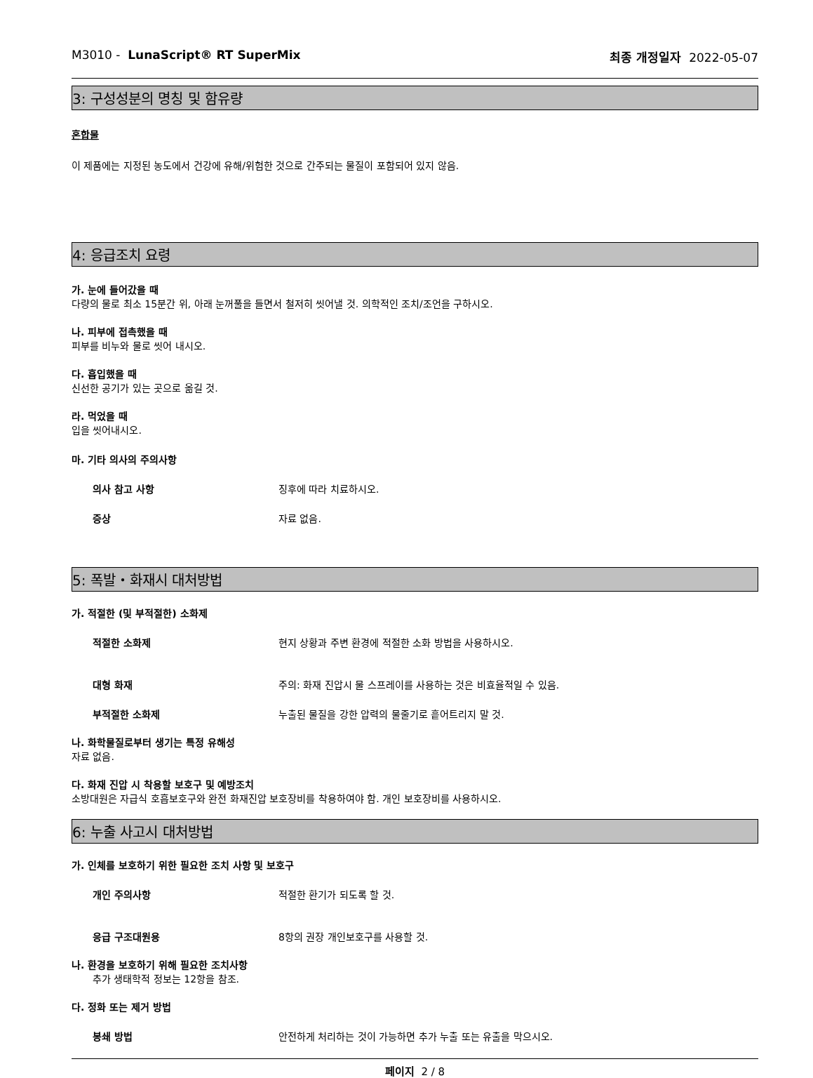M3010 - LunaScript® RT SuperMix 최종 개정일자 2022-05-07
3: 구성성분의 명칭 및 함유량
혼합물
이 제품에는 지정된 농도에서 건강에 유해/위험한 것으로 간주되는 물질이 포함되어 있지 않음.
4: 응급조치 요령
가. 눈에 들어갔을 때
다량의 물로 최소 15분간 위, 아래 눈꺼풀을 들면서 철저히 씻어낼 것. 의학적인 조치/조언을 구하시오.
나. 피부에 접촉했을 때
피부를 비누와 물로 씻어 내시오.
다. 흡입했을 때
신선한 공기가 있는 곳으로 옮길 것.
라. 먹었을 때
입을 씻어내시오.
마. 기타 의사의 주의사항
의사 참고 사항 징후에 따라 치료하시오.
증상 자료 없음.
5: 폭발・화재시 대처방법
가. 적절한 (및 부적절한) 소화제
적절한 소화제 현지 상황과 주변 환경에 적절한 소화 방법을 사용하시오.
대형 화재 주의: 화재 진압시 물 스프레이를 사용하는 것은 비효율적일 수 있음.
부적절한 소화제 누출된 물질을 강한 압력의 물줄기로 흩어트리지 말 것.
나. 화학물질로부터 생기는 특정 유해성
자료 없음.
다. 화재 진압 시 착용할 보호구 및 예방조치
소방대원은 자급식 호흡보호구와 완전 화재진압 보호장비를 착용하여야 함. 개인 보호장비를 사용하시오.
6: 누출 사고시 대처방법
가. 인체를 보호하기 위한 필요한 조치 사항 및 보호구
개인 주의사항 적절한 환기가 되도록 할 것.
응급 구조대원용 8항의 권장 개인보호구를 사용할 것.
나. 환경을 보호하기 위해 필요한 조치사항
추가 생태학적 정보는 12항을 참조.
다. 정화 또는 제거 방법
봉쇄 방법 안전하게 처리하는 것이 가능하면 추가 누출 또는 유출을 막으시오.
페이지 2 / 8